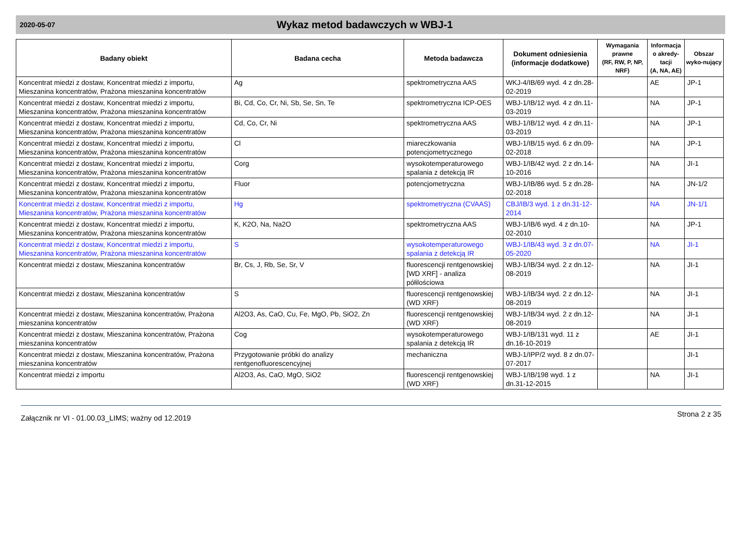2020-05-07
Wykaz metod badawczych w WBJ-1
| Badany obiekt | Badana cecha | Metoda badawcza | Dokument odniesienia (informacje dodatkowe) | Wymagania prawne (RF, RW, P, NP, NRF) | Informacja o akredy-tacji (A, NA, AE) | Obszar wyko-nujący |
| --- | --- | --- | --- | --- | --- | --- |
| Koncentrat miedzi z dostaw, Koncentrat miedzi z importu, Mieszanina koncentratów, Prażona mieszanina koncentratów | Ag | spektrometryczna AAS | WKJ-4/IB/69 wyd. 4 z dn.28-02-2019 | | AE | JP-1 |
| Koncentrat miedzi z dostaw, Koncentrat miedzi z importu, Mieszanina koncentratów, Prażona mieszanina koncentratów | Bi, Cd, Co, Cr, Ni, Sb, Se, Sn, Te | spektrometryczna ICP-OES | WBJ-1/IB/12 wyd. 4 z dn.11-03-2019 | | NA | JP-1 |
| Koncentrat miedzi z dostaw, Koncentrat miedzi z importu, Mieszanina koncentratów, Prażona mieszanina koncentratów | Cd, Co, Cr, Ni | spektrometryczna AAS | WBJ-1/IB/12 wyd. 4 z dn.11-03-2019 | | NA | JP-1 |
| Koncentrat miedzi z dostaw, Koncentrat miedzi z importu, Mieszanina koncentratów, Prażona mieszanina koncentratów | Cl | miareczkowania potencjometrycznego | WBJ-1/IB/15 wyd. 6 z dn.09-02-2018 | | NA | JP-1 |
| Koncentrat miedzi z dostaw, Koncentrat miedzi z importu, Mieszanina koncentratów, Prażona mieszanina koncentratów | Corg | wysokotemperaturowego spalania z detekcją IR | WBJ-1/IB/42 wyd. 2 z dn.14-10-2016 | | NA | JI-1 |
| Koncentrat miedzi z dostaw, Koncentrat miedzi z importu, Mieszanina koncentratów, Prażona mieszanina koncentratów | Fluor | potencjometryczna | WBJ-1/IB/86 wyd. 5 z dn.28-02-2018 | | NA | JN-1/2 |
| Koncentrat miedzi z dostaw, Koncentrat miedzi z importu, Mieszanina koncentratów, Prażona mieszanina koncentratów | Hg | spektrometryczna (CVAAS) | CBJ/IB/3 wyd. 1 z dn.31-12-2014 | | NA | JN-1/1 |
| Koncentrat miedzi z dostaw, Koncentrat miedzi z importu, Mieszanina koncentratów, Prażona mieszanina koncentratów | K, K2O, Na, Na2O | spektrometryczna AAS | WBJ-1/IB/6 wyd. 4 z dn.10-02-2010 | | NA | JP-1 |
| Koncentrat miedzi z dostaw, Koncentrat miedzi z importu, Mieszanina koncentratów, Prażona mieszanina koncentratów | S | wysokotemperaturowego spalania z detekcją IR | WBJ-1/IB/43 wyd. 3 z dn.07-05-2020 | | NA | JI-1 |
| Koncentrat miedzi z dostaw, Mieszanina koncentratów | Br, Cs, J, Rb, Se, Sr, V | fluorescencji rentgenowskiej [WD XRF] - analiza półilościowa | WBJ-1/IB/34 wyd. 2 z dn.12-08-2019 | | NA | JI-1 |
| Koncentrat miedzi z dostaw, Mieszanina koncentratów | S | fluorescencji rentgenowskiej (WD XRF) | WBJ-1/IB/34 wyd. 2 z dn.12-08-2019 | | NA | JI-1 |
| Koncentrat miedzi z dostaw, Mieszanina koncentratów, Prażona mieszanina koncentratów | Al2O3, As, CaO, Cu, Fe, MgO, Pb, SiO2, Zn | fluorescencji rentgenowskiej (WD XRF) | WBJ-1/IB/34 wyd. 2 z dn.12-08-2019 | | NA | JI-1 |
| Koncentrat miedzi z dostaw, Mieszanina koncentratów, Prażona mieszanina koncentratów | Cog | wysokotemperaturowego spalania z detekcją IR | WBJ-1/IB/131 wyd. 11 z dn.16-10-2019 | | AE | JI-1 |
| Koncentrat miedzi z dostaw, Mieszanina koncentratów, Prażona mieszanina koncentratów | Przygotowanie próbki do analizy rentgenofluorescencyjnej | mechaniczna | WBJ-1/IPP/2 wyd. 8 z dn.07-07-2017 | | | JI-1 |
| Koncentrat miedzi z importu | Al2O3, As, CaO, MgO, SiO2 | fluorescencji rentgenowskiej (WD XRF) | WBJ-1/IB/198 wyd. 1 z dn.31-12-2015 | | NA | JI-1 |
Załącznik nr VI - 01.00.03_LIMS; ważny od 12.2019 Strona 2 z 35